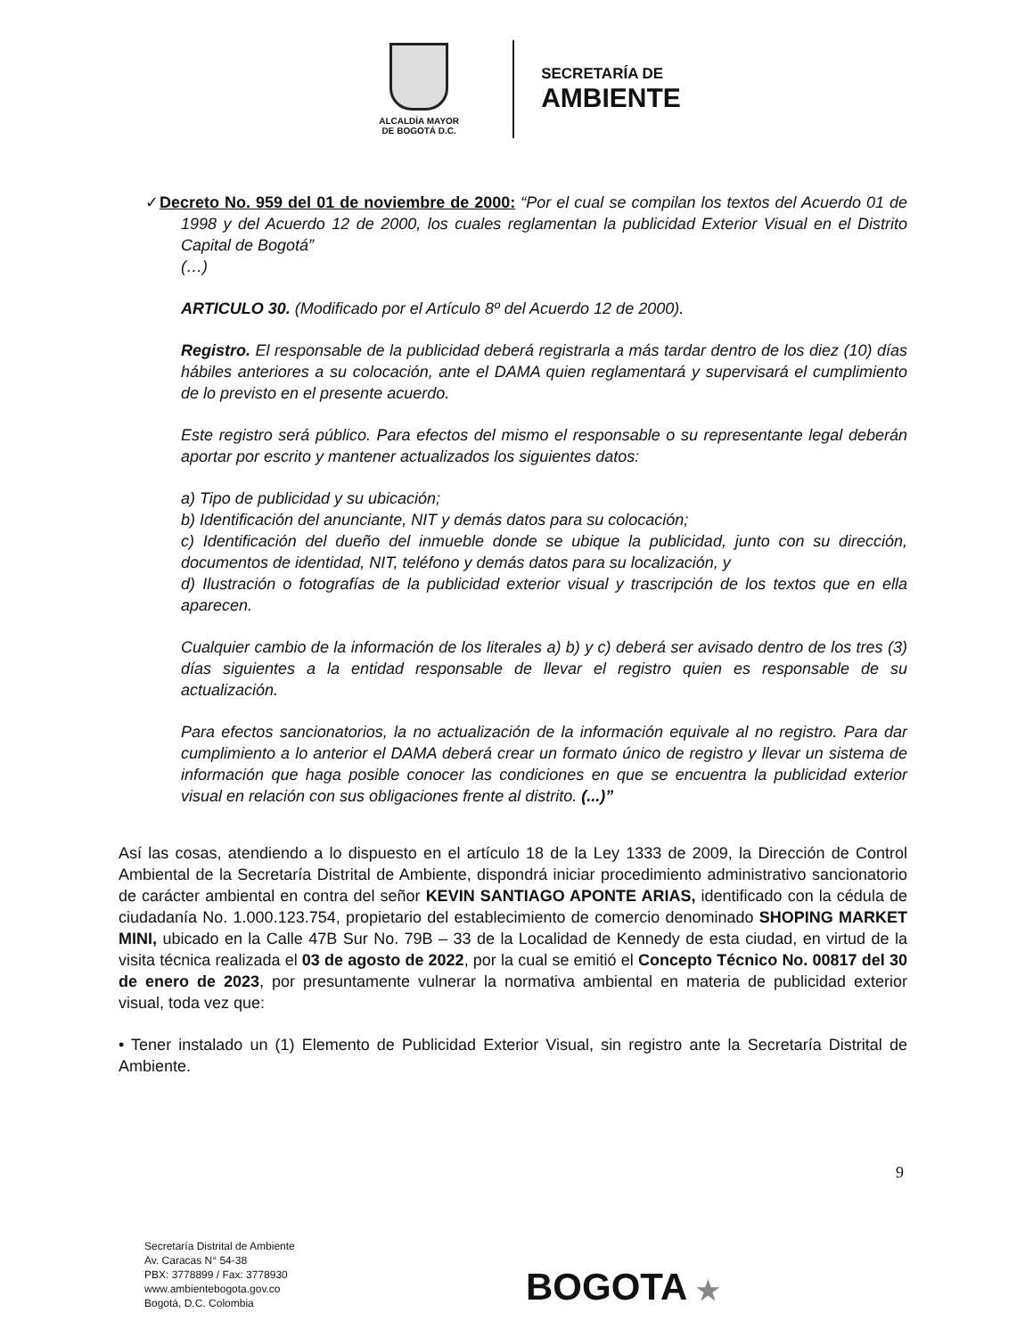ALCALDÍA MAYOR
DE BOGOTÁ D.C.
SECRETARÍA DE
AMBIENTE
✓Decreto No. 959 del 01 de noviembre de 2000: “Por el cual se compilan los textos del Acuerdo 01 de 1998 y del Acuerdo 12 de 2000, los cuales reglamentan la publicidad Exterior Visual en el Distrito Capital de Bogotá”
(…)
ARTICULO 30. (Modificado por el Artículo 8º del Acuerdo 12 de 2000).
Registro. El responsable de la publicidad deberá registrarla a más tardar dentro de los diez (10) días hábiles anteriores a su colocación, ante el DAMA quien reglamentará y supervisará el cumplimiento de lo previsto en el presente acuerdo.
Este registro será público. Para efectos del mismo el responsable o su representante legal deberán aportar por escrito y mantener actualizados los siguientes datos:
a) Tipo de publicidad y su ubicación;
b) Identificación del anunciante, NIT y demás datos para su colocación;
c) Identificación del dueño del inmueble donde se ubique la publicidad, junto con su dirección, documentos de identidad, NIT, teléfono y demás datos para su localización, y
d) Ilustración o fotografías de la publicidad exterior visual y trascripción de los textos que en ella aparecen.
Cualquier cambio de la información de los literales a) b) y c) deberá ser avisado dentro de los tres (3) días siguientes a la entidad responsable de llevar el registro quien es responsable de su actualización.
Para efectos sancionatorios, la no actualización de la información equivale al no registro. Para dar cumplimiento a lo anterior el DAMA deberá crear un formato único de registro y llevar un sistema de información que haga posible conocer las condiciones en que se encuentra la publicidad exterior visual en relación con sus obligaciones frente al distrito. (...)”
Así las cosas, atendiendo a lo dispuesto en el artículo 18 de la Ley 1333 de 2009, la Dirección de Control Ambiental de la Secretaría Distrital de Ambiente, dispondrá iniciar procedimiento administrativo sancionatorio de carácter ambiental en contra del señor KEVIN SANTIAGO APONTE ARIAS, identificado con la cédula de ciudadanía No. 1.000.123.754, propietario del establecimiento de comercio denominado SHOPING MARKET MINI, ubicado en la Calle 47B Sur No. 79B – 33 de la Localidad de Kennedy de esta ciudad, en virtud de la visita técnica realizada el 03 de agosto de 2022, por la cual se emitió el Concepto Técnico No. 00817 del 30 de enero de 2023, por presuntamente vulnerar la normativa ambiental en materia de publicidad exterior visual, toda vez que:
• Tener instalado un (1) Elemento de Publicidad Exterior Visual, sin registro ante la Secretaría Distrital de Ambiente.
9
Secretaría Distrital de Ambiente
Av. Caracas N° 54-38
PBX: 3778899 / Fax: 3778930
www.ambientebogota.gov.co
Bogotá, D.C. Colombia
BOGOTA ★